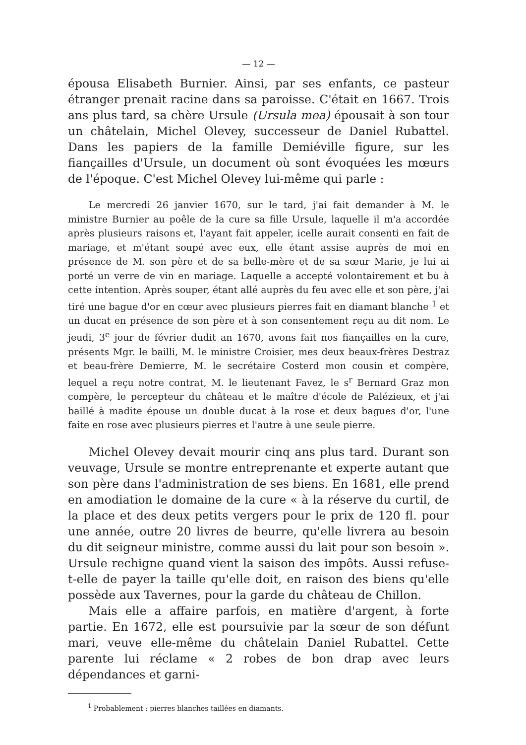— 12 —
épousa Elisabeth Burnier. Ainsi, par ses enfants, ce pasteur étranger prenait racine dans sa paroisse. C'était en 1667. Trois ans plus tard, sa chère Ursule (Ursula mea) épousait à son tour un châtelain, Michel Olevey, successeur de Daniel Rubattel. Dans les papiers de la famille Demiéville figure, sur les fiançailles d'Ursule, un document où sont évoquées les mœurs de l'époque. C'est Michel Olevey lui-même qui parle :
Le mercredi 26 janvier 1670, sur le tard, j'ai fait demander à M. le ministre Burnier au poêle de la cure sa fille Ursule, laquelle il m'a accordée après plusieurs raisons et, l'ayant fait appeler, icelle aurait consenti en fait de mariage, et m'étant soupé avec eux, elle étant assise auprès de moi en présence de M. son père et de sa belle-mère et de sa sœur Marie, je lui ai porté un verre de vin en mariage. Laquelle a accepté volontairement et bu à cette intention. Après souper, étant allé auprès du feu avec elle et son père, j'ai tiré une bague d'or en cœur avec plusieurs pierres fait en diamant blanche <sup>1</sup> et un ducat en présence de son père et à son consentement reçu au dit nom. Le jeudi, 3<sup>e</sup> jour de février dudit an 1670, avons fait nos fiançailles en la cure, présents Mgr. le bailli, M. le ministre Croisier, mes deux beaux-frères Destraz et beau-frère Demierre, M. le secrétaire Costerd mon cousin et compère, lequel a reçu notre contrat, M. le lieutenant Favez, le s<sup>r</sup> Bernard Graz mon compère, le percepteur du château et le maître d'école de Palézieux, et j'ai baillé à madite épouse un double ducat à la rose et deux bagues d'or, l'une faite en rose avec plusieurs pierres et l'autre à une seule pierre.
Michel Olevey devait mourir cinq ans plus tard. Durant son veuvage, Ursule se montre entreprenante et experte autant que son père dans l'administration de ses biens. En 1681, elle prend en amodiation le domaine de la cure « à la réserve du curtil, de la place et des deux petits vergers pour le prix de 120 fl. pour une année, outre 20 livres de beurre, qu'elle livrera au besoin du dit seigneur ministre, comme aussi du lait pour son besoin ». Ursule rechigne quand vient la saison des impôts. Aussi refuse-t-elle de payer la taille qu'elle doit, en raison des biens qu'elle possède aux Tavernes, pour la garde du château de Chillon.
Mais elle a affaire parfois, en matière d'argent, à forte partie. En 1672, elle est poursuivie par la sœur de son défunt mari, veuve elle-même du châtelain Daniel Rubattel. Cette parente lui réclame « 2 robes de bon drap avec leurs dépendances et garni-
<sup>1</sup> Probablement : pierres blanches taillées en diamants.